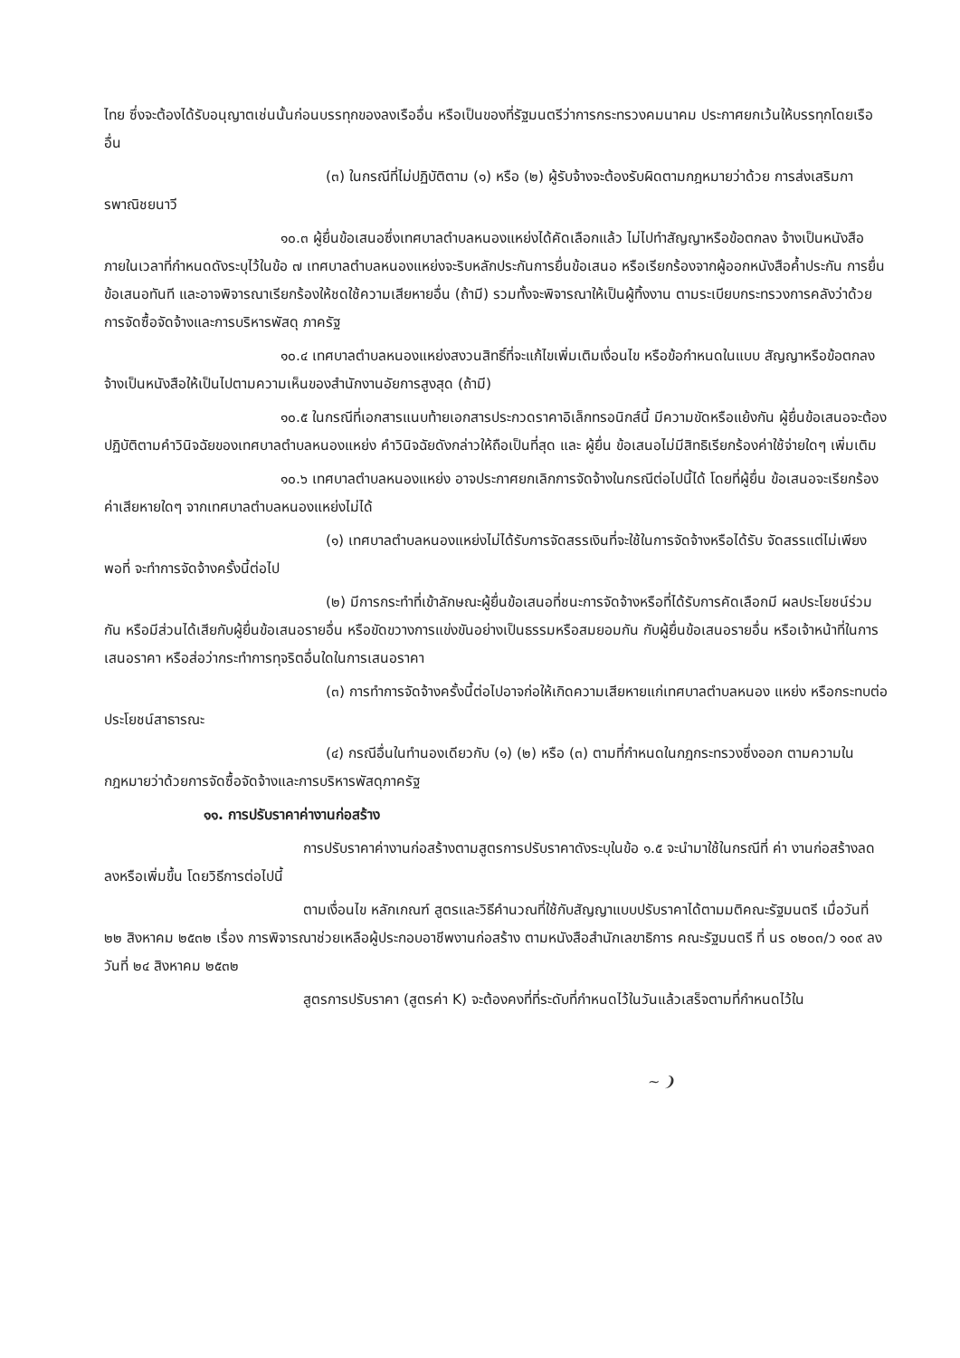ไทย ซึ่งจะต้องได้รับอนุญาตเช่นนั้นก่อนบรรทุกของลงเรืออื่น หรือเป็นของที่รัฐมนตรีว่าการกระทรวงคมนาคม ประกาศยกเว้นให้บรรทุกโดยเรืออื่น
(๓) ในกรณีที่ไม่ปฏิบัติตาม (๑) หรือ (๒) ผู้รับจ้างจะต้องรับผิดตามกฎหมายว่าด้วย การส่งเสริมการพาณิชยนาวี
๑๐.๓ ผู้ยื่นข้อเสนอซึ่งเทศบาลตำบลหนองแหย่งได้คัดเลือกแล้ว ไม่ไปทำสัญญาหรือข้อตกลง จ้างเป็นหนังสือภายในเวลาที่กำหนดดังระบุไว้ในข้อ ๗ เทศบาลตำบลหนองแหย่งจะริบหลักประกันการยื่นข้อเสนอ หรือเรียกร้องจากผู้ออกหนังสือค้ำประกัน การยื่นข้อเสนอทันที และอาจพิจารณาเรียกร้องให้ชดใช้ความเสียหายอื่น (ถ้ามี) รวมทั้งจะพิจารณาให้เป็นผู้ทิ้งงาน ตามระเบียบกระทรวงการคลังว่าด้วยการจัดซื้อจัดจ้างและการบริหารพัสดุ ภาครัฐ
๑๐.๔ เทศบาลตำบลหนองแหย่งสงวนสิทธิ์ที่จะแก้ไขเพิ่มเติมเงื่อนไข หรือข้อกำหนดในแบบ สัญญาหรือข้อตกลงจ้างเป็นหนังสือให้เป็นไปตามความเห็นของสำนักงานอัยการสูงสุด (ถ้ามี)
๑๐.๕ ในกรณีที่เอกสารแนบท้ายเอกสารประกวดราคาอิเล็กทรอนิกส์นี้ มีความขัดหรือแย้งกัน ผู้ยื่นข้อเสนอจะต้องปฏิบัติตามคำวินิจฉัยของเทศบาลตำบลหนองแหย่ง คำวินิจฉัยดังกล่าวให้ถือเป็นที่สุด และ ผู้ยื่น ข้อเสนอไม่มีสิทธิเรียกร้องค่าใช้จ่ายใดๆ เพิ่มเติม
๑๐.๖ เทศบาลตำบลหนองแหย่ง อาจประกาศยกเลิกการจัดจ้างในกรณีต่อไปนี้ได้ โดยที่ผู้ยื่น ข้อเสนอจะเรียกร้องค่าเสียหายใดๆ จากเทศบาลตำบลหนองแหย่งไม่ได้
(๑) เทศบาลตำบลหนองแหย่งไม่ได้รับการจัดสรรเงินที่จะใช้ในการจัดจ้างหรือได้รับ จัดสรรแต่ไม่เพียงพอที่ จะทำการจัดจ้างครั้งนี้ต่อไป
(๒) มีการกระทำที่เข้าลักษณะผู้ยื่นข้อเสนอที่ชนะการจัดจ้างหรือที่ได้รับการคัดเลือกมี ผลประโยชน์ร่วมกัน หรือมีส่วนได้เสียกับผู้ยื่นข้อเสนอรายอื่น หรือขัดขวางการแข่งขันอย่างเป็นธรรมหรือสมยอมกัน กับผู้ยื่นข้อเสนอรายอื่น หรือเจ้าหน้าที่ในการเสนอราคา หรือส่อว่ากระทำการทุจริตอื่นใดในการเสนอราคา
(๓) การทำการจัดจ้างครั้งนี้ต่อไปอาจก่อให้เกิดความเสียหายแก่เทศบาลตำบลหนอง แหย่ง หรือกระทบต่อประโยชน์สาธารณะ
(๔) กรณีอื่นในทำนองเดียวกับ (๑) (๒) หรือ (๓) ตามที่กำหนดในกฎกระทรวงซึ่งออก ตามความในกฎหมายว่าด้วยการจัดซื้อจัดจ้างและการบริหารพัสดุภาครัฐ
๑๑. การปรับราคาค่างานก่อสร้าง
การปรับราคาค่างานก่อสร้างตามสูตรการปรับราคาดังระบุในข้อ ๑.๕ จะนำมาใช้ในกรณีที่ ค่า งานก่อสร้างลดลงหรือเพิ่มขึ้น โดยวิธีการต่อไปนี้
ตามเงื่อนไข หลักเกณฑ์ สูตรและวิธีคำนวณที่ใช้กับสัญญาแบบปรับราคาได้ตามมติคณะรัฐมนตรี เมื่อวันที่ ๒๒ สิงหาคม ๒๕๓๒ เรื่อง การพิจารณาช่วยเหลือผู้ประกอบอาชีพงานก่อสร้าง ตามหนังสือสำนักเลขาธิการ คณะรัฐมนตรี ที่ นร ๐๒๐๓/ว ๑๐๙ ลงวันที่ ๒๔ สิงหาคม ๒๕๓๒
สูตรการปรับราคา (สูตรค่า K) จะต้องคงที่ที่ระดับที่กำหนดไว้ในวันแล้วเสร็จตามที่กำหนดไว้ใน
~ ❩